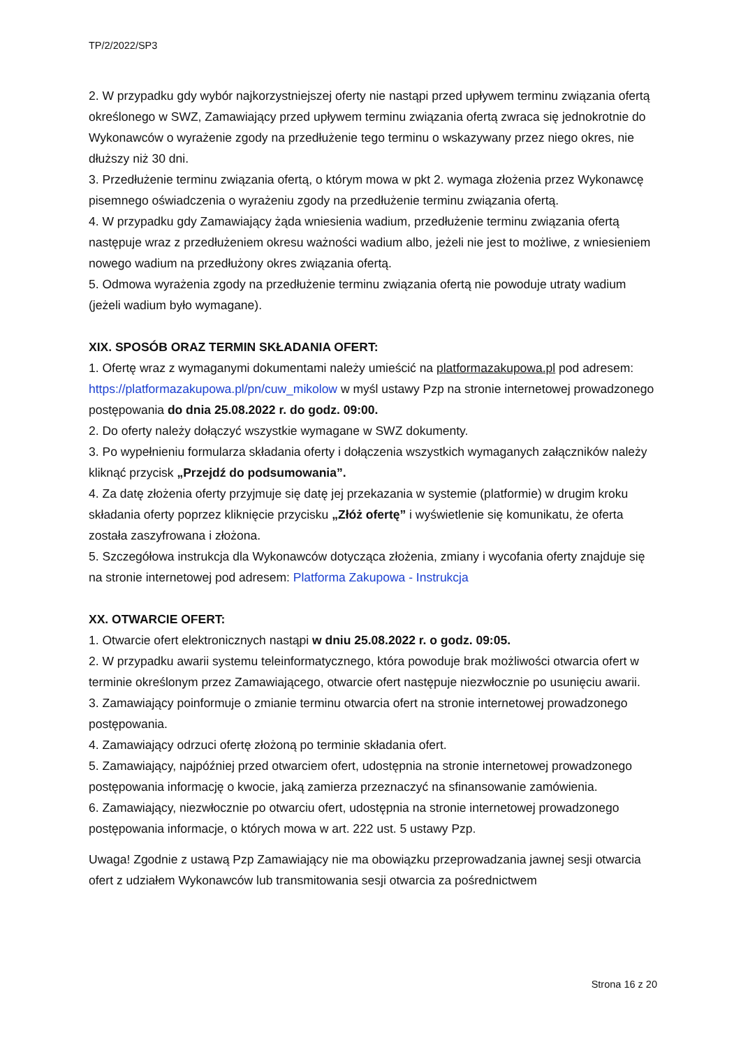TP/2/2022/SP3
2. W przypadku gdy wybór najkorzystniejszej oferty nie nastąpi przed upływem terminu związania ofertą określonego w SWZ, Zamawiający przed upływem terminu związania ofertą zwraca się jednokrotnie do Wykonawców o wyrażenie zgody na przedłużenie tego terminu o wskazywany przez niego okres, nie dłuższy niż 30 dni.
3. Przedłużenie terminu związania ofertą, o którym mowa w pkt 2. wymaga złożenia przez Wykonawcę pisemnego oświadczenia o wyrażeniu zgody na przedłużenie terminu związania ofertą.
4. W przypadku gdy Zamawiający żąda wniesienia wadium, przedłużenie terminu związania ofertą następuje wraz z przedłużeniem okresu ważności wadium albo, jeżeli nie jest to możliwe, z wniesieniem nowego wadium na przedłużony okres związania ofertą.
5. Odmowa wyrażenia zgody na przedłużenie terminu związania ofertą nie powoduje utraty wadium (jeżeli wadium było wymagane).
XIX. SPOSÓB ORAZ TERMIN SKŁADANIA OFERT:
1. Ofertę wraz z wymaganymi dokumentami należy umieścić na platformazakupowa.pl pod adresem: https://platformazakupowa.pl/pn/cuw_mikolow w myśl ustawy Pzp na stronie internetowej prowadzonego postępowania do dnia 25.08.2022 r. do godz. 09:00.
2. Do oferty należy dołączyć wszystkie wymagane w SWZ dokumenty.
3. Po wypełnieniu formularza składania oferty i dołączenia wszystkich wymaganych załączników należy kliknąć przycisk „Przejdź do podsumowania”.
4. Za datę złożenia oferty przyjmuje się datę jej przekazania w systemie (platformie) w drugim kroku składania oferty poprzez kliknięcie przycisku „Złóż ofertę” i wyświetlenie się komunikatu, że oferta została zaszyfrowana i złożona.
5. Szczegółowa instrukcja dla Wykonawców dotycząca złożenia, zmiany i wycofania oferty znajduje się na stronie internetowej pod adresem: Platforma Zakupowa - Instrukcja
XX. OTWARCIE OFERT:
1. Otwarcie ofert elektronicznych nastąpi w dniu 25.08.2022 r. o godz. 09:05.
2. W przypadku awarii systemu teleinformatycznego, która powoduje brak możliwości otwarcia ofert w terminie określonym przez Zamawiającego, otwarcie ofert następuje niezwłocznie po usunięciu awarii.
3. Zamawiający poinformuje o zmianie terminu otwarcia ofert na stronie internetowej prowadzonego postępowania.
4. Zamawiający odrzuci ofertę złożoną po terminie składania ofert.
5. Zamawiający, najpóźniej przed otwarciem ofert, udostępnia na stronie internetowej prowadzonego postępowania informację o kwocie, jaką zamierza przeznaczyć na sfinansowanie zamówienia.
6. Zamawiający, niezwłocznie po otwarciu ofert, udostępnia na stronie internetowej prowadzonego postępowania informacje, o których mowa w art. 222 ust. 5 ustawy Pzp.
Uwaga! Zgodnie z ustawą Pzp Zamawiający nie ma obowiązku przeprowadzania jawnej sesji otwarcia ofert z udziałem Wykonawców lub transmitowania sesji otwarcia za pośrednictwem
Strona 16 z 20